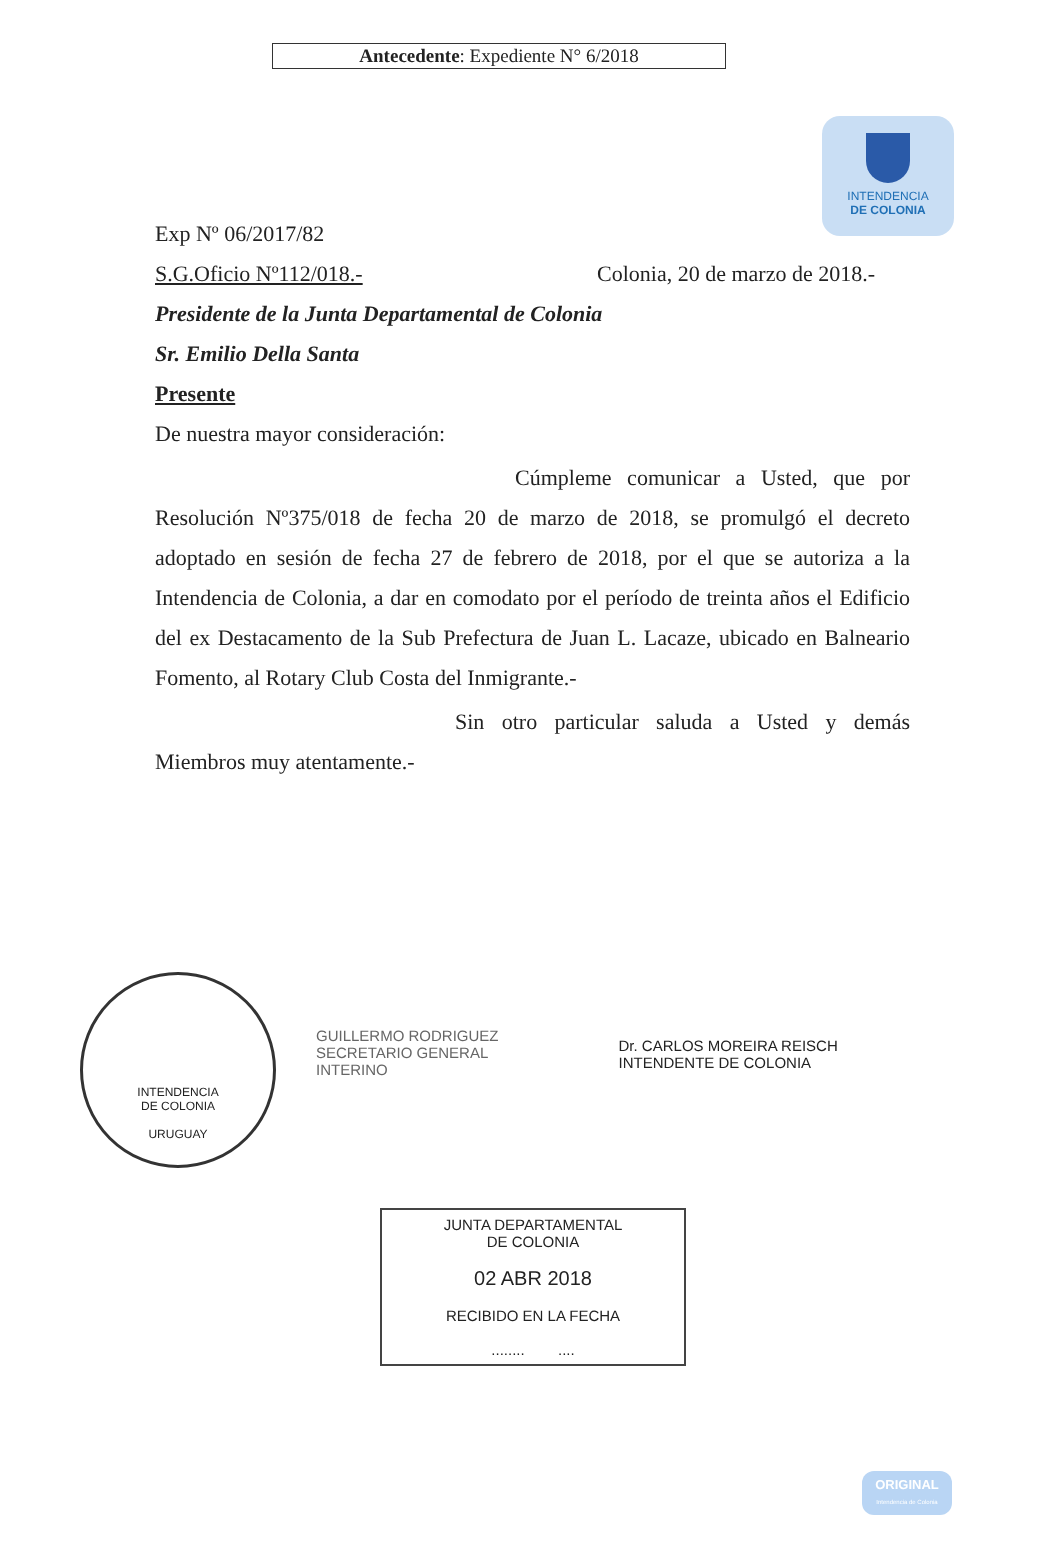Antecedente: Expediente N° 6/2018
INTENDENCIA
DE COLONIA
Exp Nº 06/2017/82
S.G.Oficio Nº112/018.- Colonia, 20 de marzo de 2018.-
Presidente de la Junta Departamental de Colonia
Sr. Emilio Della Santa
Presente
De nuestra mayor consideración:
Cúmpleme comunicar a Usted, que por Resolución Nº375/018 de fecha 20 de marzo de 2018, se promulgó el decreto adoptado en sesión de fecha 27 de febrero de 2018, por el que se autoriza a la Intendencia de Colonia, a dar en comodato por el período de treinta años el Edificio del ex Destacamento de la Sub Prefectura de Juan L. Lacaze, ubicado en Balneario Fomento, al Rotary Club Costa del Inmigrante.-
Sin otro particular saluda a Usted y demás Miembros muy atentamente.-
INTENDENCIA
DE COLONIA
URUGUAY
GUILLERMO RODRIGUEZ
SECRETARIO GENERAL
INTERINO
Dr. CARLOS MOREIRA REISCH
INTENDENTE DE COLONIA
JUNTA DEPARTAMENTAL
DE COLONIA
02 ABR 2018
RECIBIDO EN LA FECHA
........ ....
ORIGINAL
Intendencia de Colonia